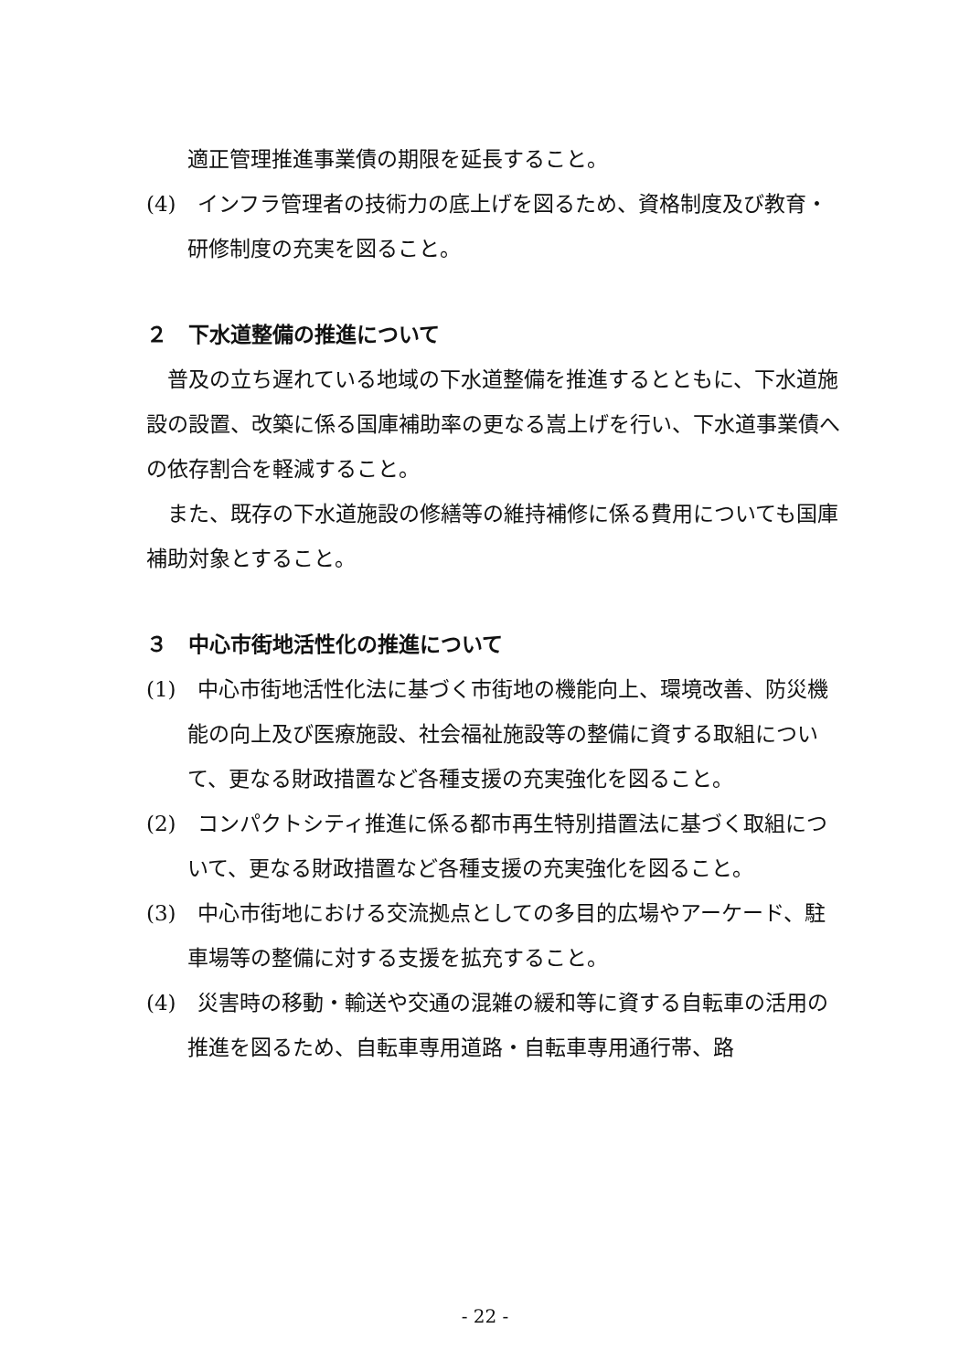適正管理推進事業債の期限を延長すること。
(4)　インフラ管理者の技術力の底上げを図るため、資格制度及び教育・研修制度の充実を図ること。
２　下水道整備の推進について
普及の立ち遅れている地域の下水道整備を推進するとともに、下水道施設の設置、改築に係る国庫補助率の更なる嵩上げを行い、下水道事業債への依存割合を軽減すること。
また、既存の下水道施設の修繕等の維持補修に係る費用についても国庫補助対象とすること。
３　中心市街地活性化の推進について
(1)　中心市街地活性化法に基づく市街地の機能向上、環境改善、防災機能の向上及び医療施設、社会福祉施設等の整備に資する取組について、更なる財政措置など各種支援の充実強化を図ること。
(2)　コンパクトシティ推進に係る都市再生特別措置法に基づく取組について、更なる財政措置など各種支援の充実強化を図ること。
(3)　中心市街地における交流拠点としての多目的広場やアーケード、駐車場等の整備に対する支援を拡充すること。
(4)　災害時の移動・輸送や交通の混雑の緩和等に資する自転車の活用の推進を図るため、自転車専用道路・自転車専用通行帯、路
- 22 -